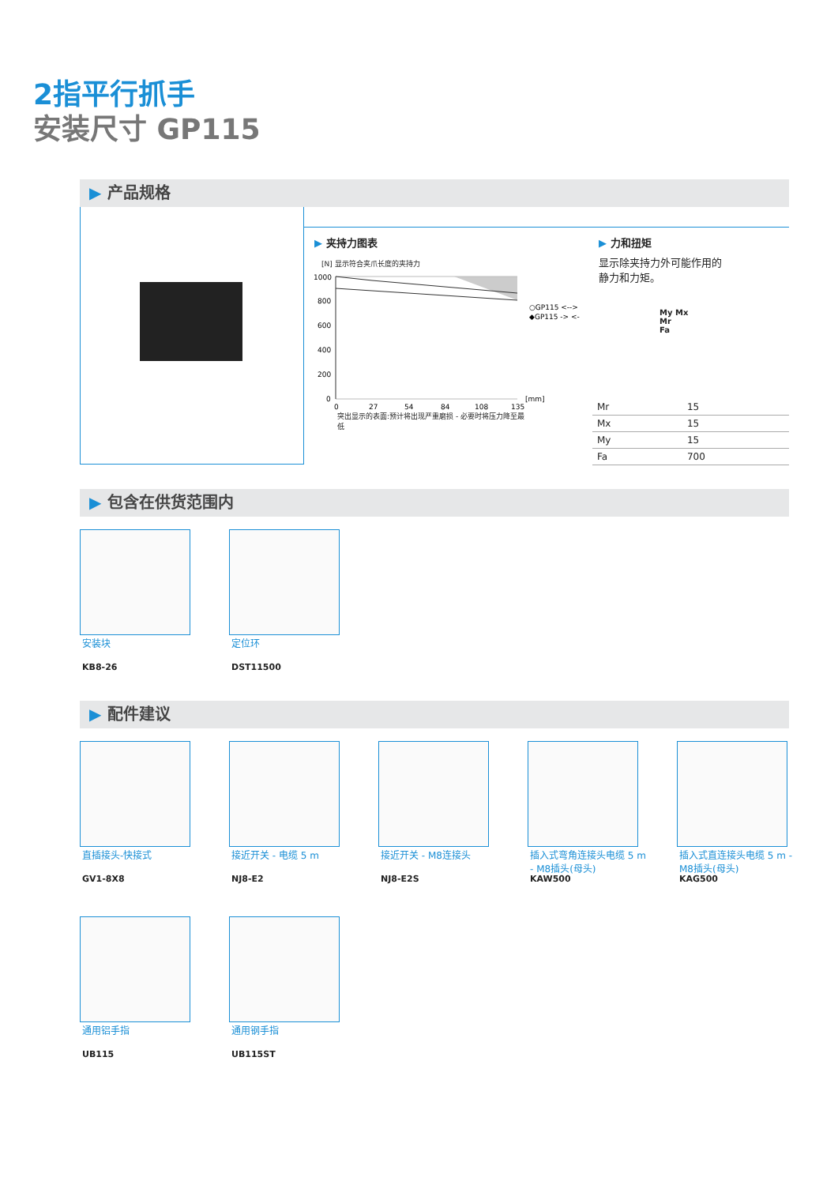2指平行抓手
安装尺寸 GP115
▶ 产品规格
▶ 夹持力图表
[N] 显示符合夹爪长度的夹持力
1000
800
600
400
200
0
0
27
54
84
108
135
[mm]
○GP115 <-->
◆GP115 -> <-
突出显示的表面:预计将出现严重磨损 - 必要时将压力降至最低
▶ 力和扭矩
显示除夹持力外可能作用的静力和力矩。
My Mx
Mr
Fa
| Mr | 15 |
| Mx | 15 |
| My | 15 |
| Fa | 700 |
▶ 包含在供货范围内
安装块
KB8-26
定位环
DST11500
▶ 配件建议
直插接头-快接式
GV1-8X8
接近开关 - 电缆 5 m
NJ8-E2
接近开关 - M8连接头
NJ8-E2S
插入式弯角连接头电缆 5 m - M8插头(母头)
KAW500
插入式直连接头电缆 5 m - M8插头(母头)
KAG500
通用铝手指
UB115
通用钢手指
UB115ST